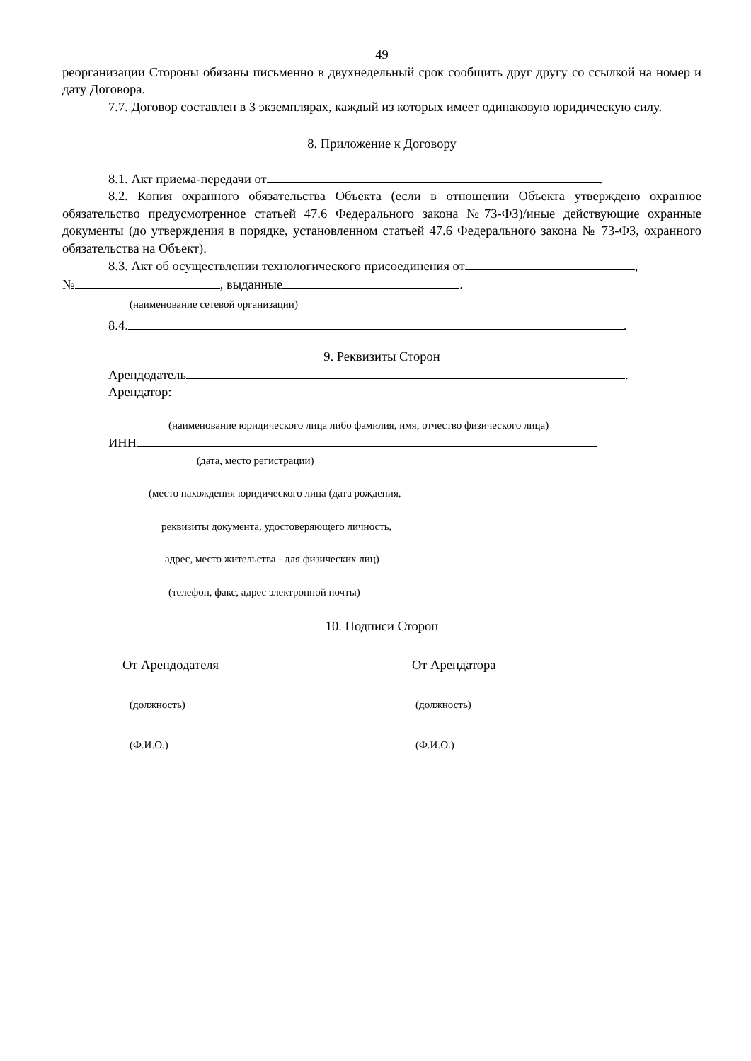49
реорганизации Стороны обязаны письменно в двухнедельный срок сообщить друг другу со ссылкой на номер и дату Договора.
7.7. Договор составлен в 3 экземплярах, каждый из которых имеет одинаковую юридическую силу.
8. Приложение к Договору
8.1. Акт приема-передачи от .
8.2. Копия охранного обязательства Объекта (если в отношении Объекта утверждено охранное обязательство предусмотренное статьей 47.6 Федерального закона №73-ФЗ)/иные действующие охранные документы (до утверждения в порядке, установленном статьей 47.6 Федерального закона № 73-ФЗ, охранного обязательства на Объект).
8.3. Акт об осуществлении технологического присоединения от ,
№ , выданные .
(наименование сетевой организации)
8.4. .
9. Реквизиты Сторон
Арендодатель .
Арендатор:
(наименование юридического лица либо фамилия, имя, отчество физического лица)
ИНН
(дата, место регистрации)
(место нахождения юридического лица (дата рождения,
реквизиты документа, удостоверяющего личность,
адрес, место жительства - для физических лиц)
(телефон, факс, адрес электронной почты)
10. Подписи Сторон
От Арендодателя От Арендатора
(должность) (должность)
(Ф.И.О.) (Ф.И.О.)